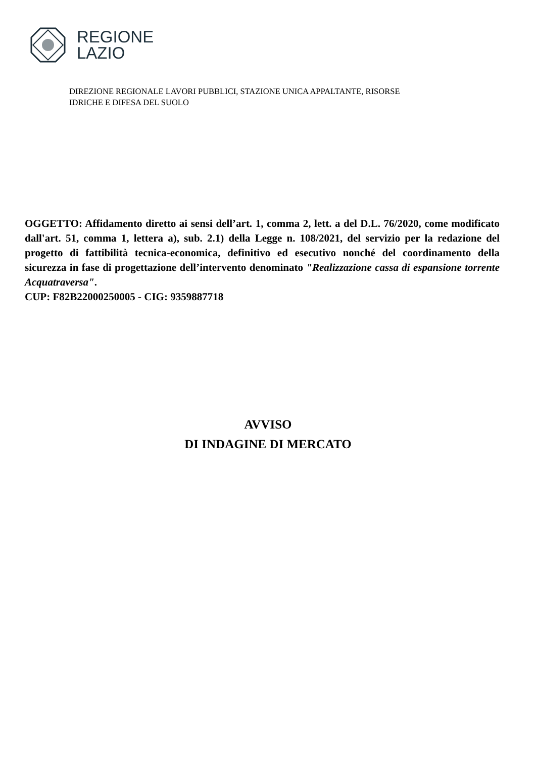REGIONE
LAZIO
DIREZIONE REGIONALE LAVORI PUBBLICI, STAZIONE UNICA APPALTANTE, RISORSE
IDRICHE E DIFESA DEL SUOLO
OGGETTO: Affidamento diretto ai sensi dell’art. 1, comma 2, lett. a del D.L. 76/2020, come modificato dall'art. 51, comma 1, lettera a), sub. 2.1) della Legge n. 108/2021, del servizio per la redazione del progetto di fattibilità tecnica-economica, definitivo ed esecutivo nonché del coordinamento della sicurezza in fase di progettazione dell’intervento denominato "Realizzazione cassa di espansione torrente Acquatraversa".
CUP: F82B22000250005 - CIG: 9359887718
AVVISO
DI INDAGINE DI MERCATO